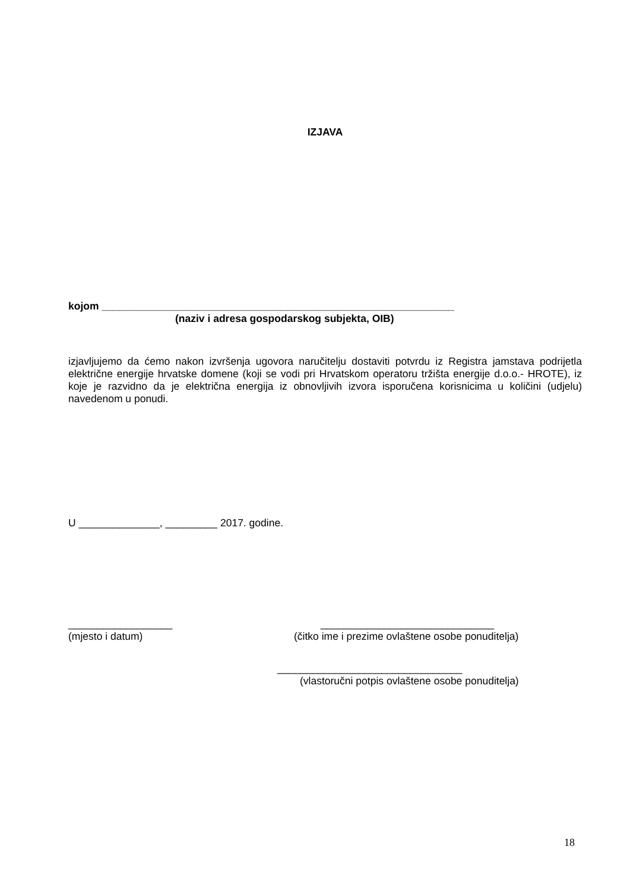IZJAVA
kojom _____________________________________________________________
(naziv i adresa gospodarskog subjekta, OIB)
izjavljujemo da ćemo nakon izvršenja ugovora naručitelju dostaviti potvrdu iz Registra jamstava podrijetla električne energije hrvatske domene (koji se vodi pri Hrvatskom operatoru tržišta energije d.o.o.- HROTE), iz koje je razvidno da je električna energija iz obnovljivih izvora isporučena korisnicima u količini (udjelu) navedenom u ponudi.
U ______________, _________ 2017. godine.
__________________
(mjesto i datum)
______________________________
(čitko ime i prezime ovlaštene osobe ponuditelja)
________________________________
(vlastoručni potpis ovlaštene osobe ponuditelja)
18